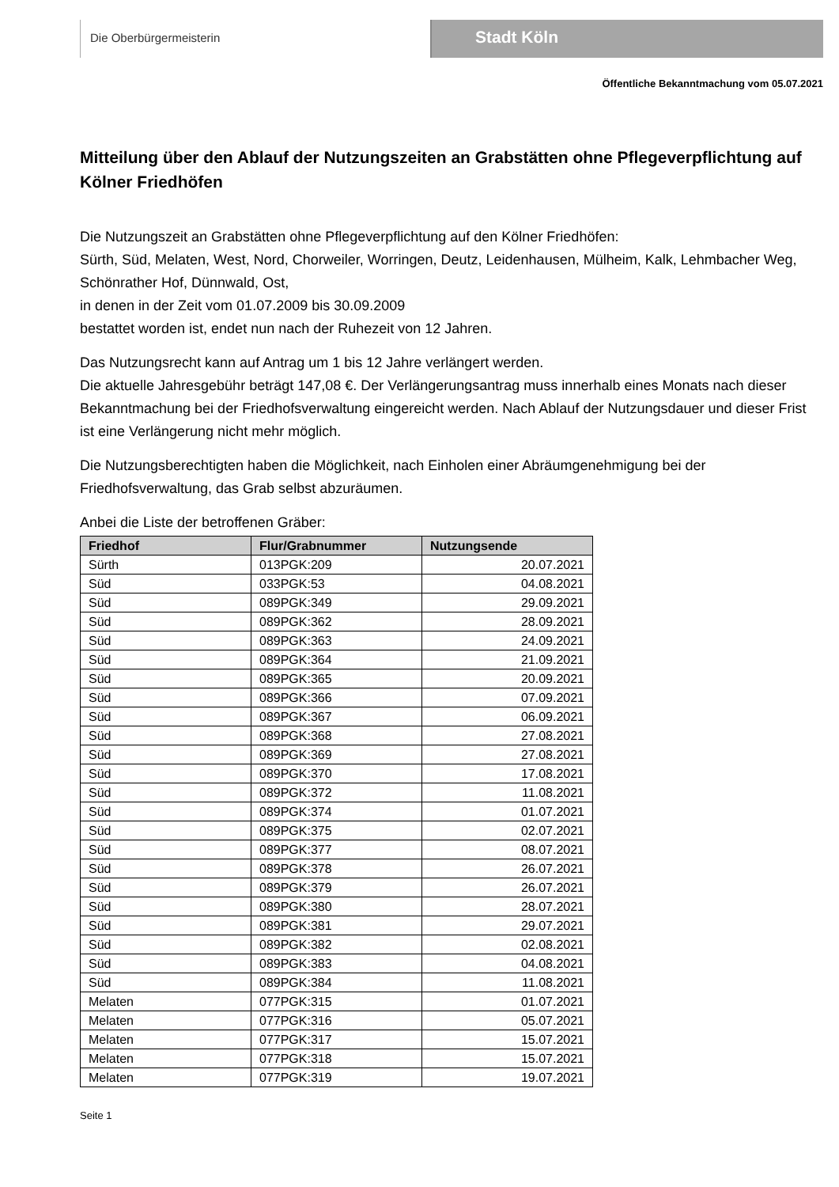Die Oberbürgermeisterin
Stadt Köln
Öffentliche Bekanntmachung vom 05.07.2021
Mitteilung über den Ablauf der Nutzungszeiten an Grabstätten ohne Pflegeverpflichtung auf Kölner Friedhöfen
Die Nutzungszeit an Grabstätten ohne Pflegeverpflichtung auf den Kölner Friedhöfen:
Sürth, Süd, Melaten, West, Nord, Chorweiler, Worringen, Deutz, Leidenhausen, Mülheim, Kalk, Lehmbacher Weg, Schönrather Hof, Dünnwald, Ost,
in denen in der Zeit vom 01.07.2009 bis 30.09.2009
bestattet worden ist, endet nun nach der Ruhezeit von 12 Jahren.
Das Nutzungsrecht kann auf Antrag um 1 bis 12 Jahre verlängert werden.
Die aktuelle Jahresgebühr beträgt 147,08 €. Der Verlängerungsantrag muss innerhalb eines Monats nach dieser Bekanntmachung bei der Friedhofsverwaltung eingereicht werden. Nach Ablauf der Nutzungsdauer und dieser Frist ist eine Verlängerung nicht mehr möglich.
Die Nutzungsberechtigten haben die Möglichkeit, nach Einholen einer Abräumgenehmigung bei der Friedhofsverwaltung, das Grab selbst abzuräumen.
Anbei die Liste der betroffenen Gräber:
| Friedhof | Flur/Grabnummer | Nutzungsende |
| --- | --- | --- |
| Sürth | 013PGK:209 | 20.07.2021 |
| Süd | 033PGK:53 | 04.08.2021 |
| Süd | 089PGK:349 | 29.09.2021 |
| Süd | 089PGK:362 | 28.09.2021 |
| Süd | 089PGK:363 | 24.09.2021 |
| Süd | 089PGK:364 | 21.09.2021 |
| Süd | 089PGK:365 | 20.09.2021 |
| Süd | 089PGK:366 | 07.09.2021 |
| Süd | 089PGK:367 | 06.09.2021 |
| Süd | 089PGK:368 | 27.08.2021 |
| Süd | 089PGK:369 | 27.08.2021 |
| Süd | 089PGK:370 | 17.08.2021 |
| Süd | 089PGK:372 | 11.08.2021 |
| Süd | 089PGK:374 | 01.07.2021 |
| Süd | 089PGK:375 | 02.07.2021 |
| Süd | 089PGK:377 | 08.07.2021 |
| Süd | 089PGK:378 | 26.07.2021 |
| Süd | 089PGK:379 | 26.07.2021 |
| Süd | 089PGK:380 | 28.07.2021 |
| Süd | 089PGK:381 | 29.07.2021 |
| Süd | 089PGK:382 | 02.08.2021 |
| Süd | 089PGK:383 | 04.08.2021 |
| Süd | 089PGK:384 | 11.08.2021 |
| Melaten | 077PGK:315 | 01.07.2021 |
| Melaten | 077PGK:316 | 05.07.2021 |
| Melaten | 077PGK:317 | 15.07.2021 |
| Melaten | 077PGK:318 | 15.07.2021 |
| Melaten | 077PGK:319 | 19.07.2021 |
Seite 1